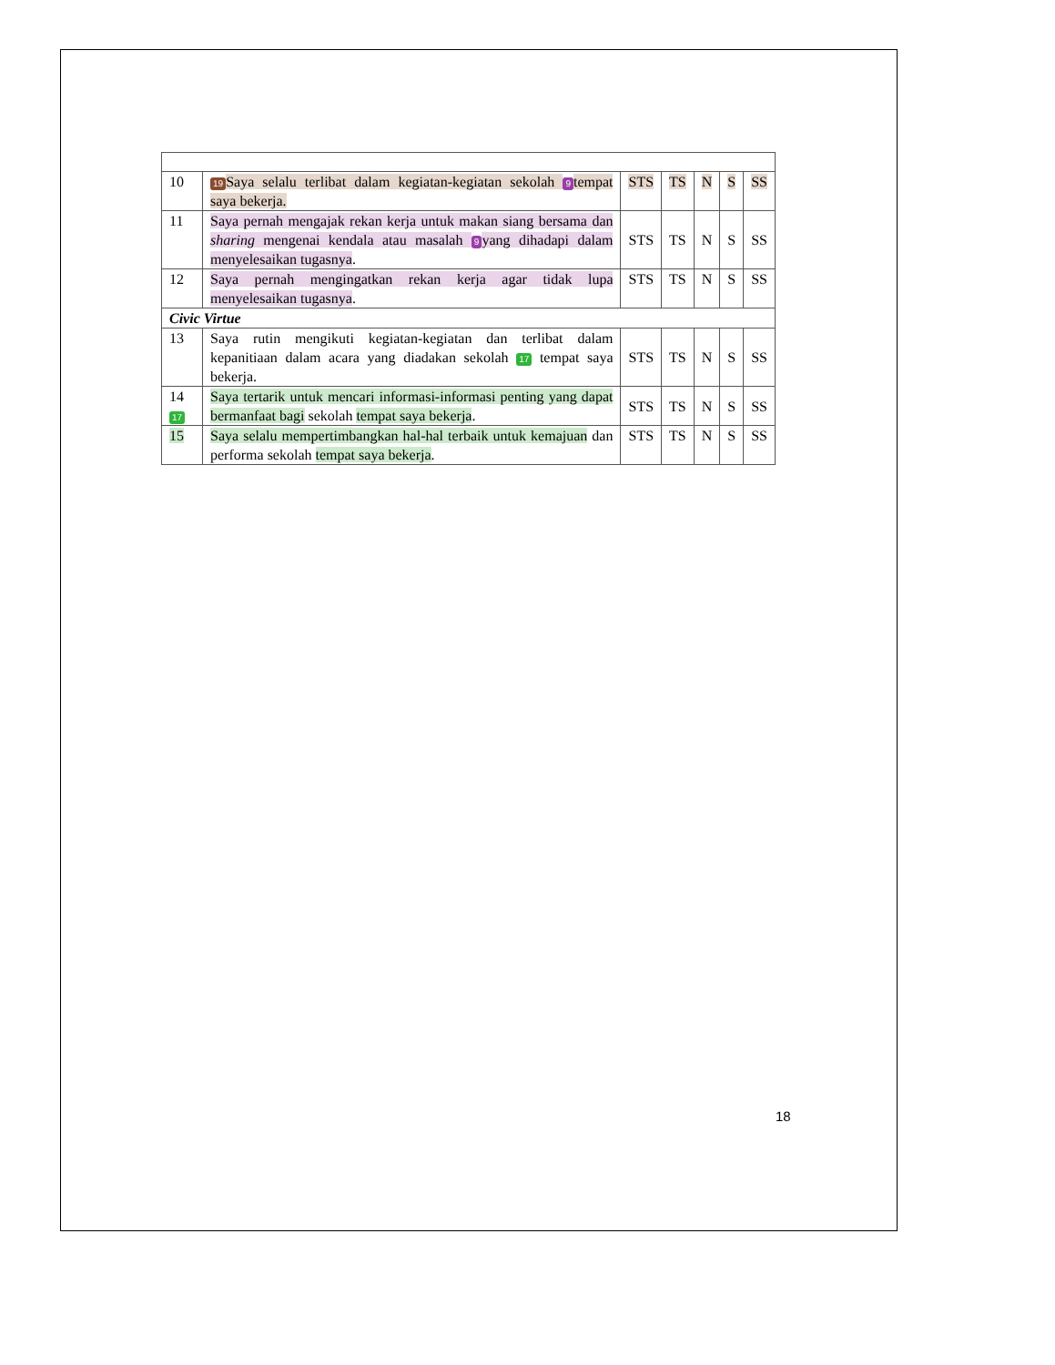| 10 | 19 Saya selalu terlibat dalam kegiatan-kegiatan sekolah 9 tempat saya bekerja. | STS | TS | N | S | SS |
| 11 | Saya pernah mengajak rekan kerja untuk makan siang bersama dan sharing mengenai kendala atau masalah 9 yang dihadapi dalam menyelesaikan tugasnya . | STS | TS | N | S | SS |
| 12 | Saya pernah mengingatkan rekan kerja agar tidak lupa menyelesaikan tugasnya . | STS | TS | N | S | SS |
| Civic Virtue | | | | | | |
| 13 | Saya rutin mengikuti kegiatan-kegiatan dan terlibat dalam kepanitiaan dalam acara yang diadakan sekolah 17 tempat saya bekerja. | STS | TS | N | S | SS |
| 14 17 | Saya tertarik untuk mencari informasi-informasi penting yang dapat bermanfaat bagi sekolah tempat saya bekerja . | STS | TS | N | S | SS |
| 15 | Saya selalu mempertimbangkan hal-hal terbaik untuk kemajuan dan performa sekolah tempat saya bekerja . | STS | TS | N | S | SS |
18